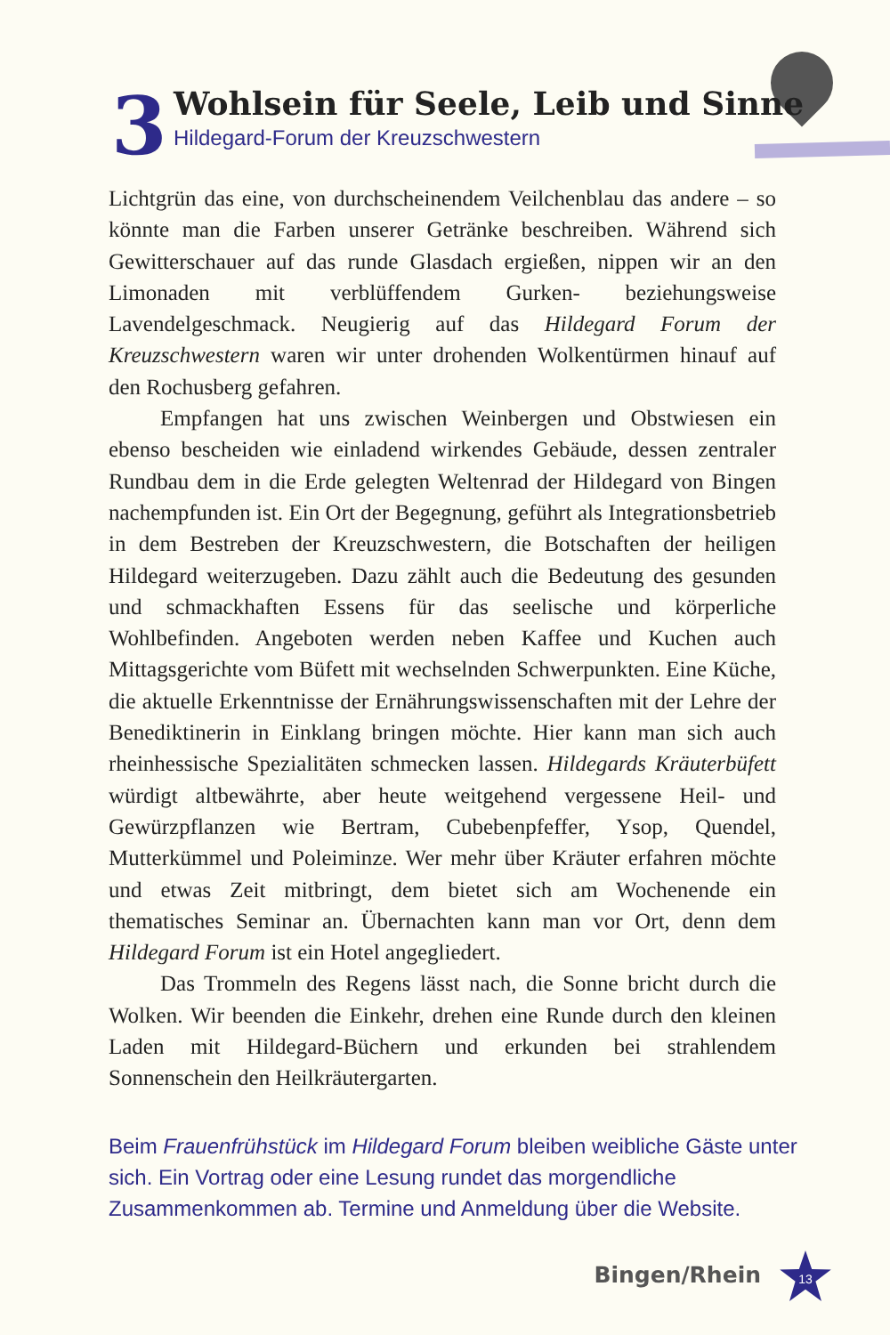3
Wohlsein für Seele, Leib und Sinne
Hildegard-Forum der Kreuzschwestern
Lichtgrün das eine, von durchscheinendem Veilchenblau das andere – so könnte man die Farben unserer Getränke beschreiben. Während sich Gewitterschauer auf das runde Glasdach ergießen, nippen wir an den Limonaden mit verblüffendem Gurken- beziehungsweise Lavendelgeschmack. Neugierig auf das Hildegard Forum der Kreuzschwestern waren wir unter drohenden Wolkentürmen hinauf auf den Rochusberg gefahren.
Empfangen hat uns zwischen Weinbergen und Obstwiesen ein ebenso bescheiden wie einladend wirkendes Gebäude, dessen zentraler Rundbau dem in die Erde gelegten Weltenrad der Hildegard von Bingen nachempfunden ist. Ein Ort der Begegnung, geführt als Integrationsbetrieb in dem Bestreben der Kreuzschwestern, die Botschaften der heiligen Hildegard weiterzugeben. Dazu zählt auch die Bedeutung des gesunden und schmackhaften Essens für das seelische und körperliche Wohlbefinden. Angeboten werden neben Kaffee und Kuchen auch Mittagsgerichte vom Büfett mit wechselnden Schwerpunkten. Eine Küche, die aktuelle Erkenntnisse der Ernährungswissenschaften mit der Lehre der Benediktinerin in Einklang bringen möchte. Hier kann man sich auch rheinhessische Spezialitäten schmecken lassen. Hildegards Kräuterbüfett würdigt altbewährte, aber heute weitgehend vergessene Heil- und Gewürzpflanzen wie Bertram, Cubebenpfeffer, Ysop, Quendel, Mutterkümmel und Poleiminze. Wer mehr über Kräuter erfahren möchte und etwas Zeit mitbringt, dem bietet sich am Wochenende ein thematisches Seminar an. Übernachten kann man vor Ort, denn dem Hildegard Forum ist ein Hotel angegliedert.
Das Trommeln des Regens lässt nach, die Sonne bricht durch die Wolken. Wir beenden die Einkehr, drehen eine Runde durch den kleinen Laden mit Hildegard-Büchern und erkunden bei strahlendem Sonnenschein den Heilkräutergarten.
Beim Frauenfrühstück im Hildegard Forum bleiben weibliche Gäste unter sich. Ein Vortrag oder eine Lesung rundet das morgendliche Zusammenkommen ab. Termine und Anmeldung über die Website.
Bingen/Rhein
13